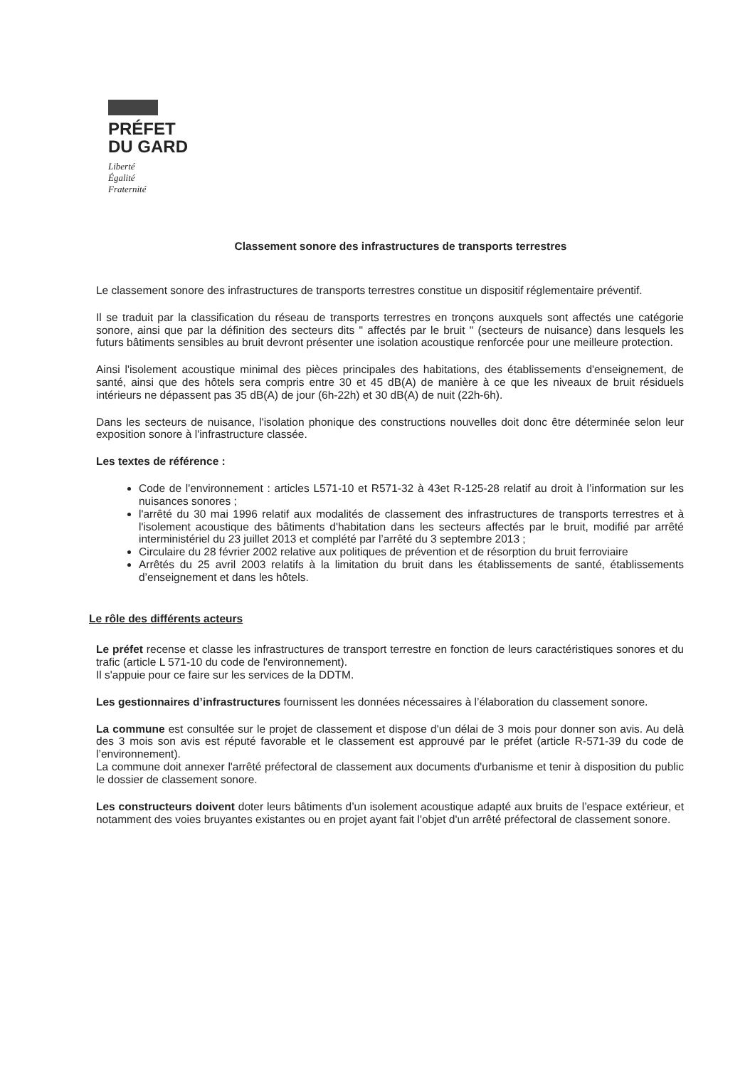PRÉFET
DU GARD
Liberté
Égalité
Fraternité
Classement sonore des infrastructures de transports terrestres
Le classement sonore des infrastructures de transports terrestres constitue un dispositif réglementaire préventif.
Il se traduit par la classification du réseau de transports terrestres en tronçons auxquels sont affectés une catégorie sonore, ainsi que par la définition des secteurs dits " affectés par le bruit " (secteurs de nuisance) dans lesquels les futurs bâtiments sensibles au bruit devront présenter une isolation acoustique renforcée pour une meilleure protection.
Ainsi l'isolement acoustique minimal des pièces principales des habitations, des établissements d'enseignement, de santé, ainsi que des hôtels sera compris entre 30 et 45 dB(A) de manière à ce que les niveaux de bruit résiduels intérieurs ne dépassent pas 35 dB(A) de jour (6h-22h) et 30 dB(A) de nuit (22h-6h).
Dans les secteurs de nuisance, l'isolation phonique des constructions nouvelles doit donc être déterminée selon leur exposition sonore à l'infrastructure classée.
Les textes de référence :
Code de l'environnement : articles L571-10 et R571-32 à 43et R-125-28 relatif au droit à l’information sur les nuisances sonores ;
l'arrêté du 30 mai 1996 relatif aux modalités de classement des infrastructures de transports terrestres et à l'isolement acoustique des bâtiments d'habitation dans les secteurs affectés par le bruit, modifié par arrêté interministériel du 23 juillet 2013 et complété par l’arrêté du 3 septembre 2013 ;
Circulaire du 28 février 2002 relative aux politiques de prévention et de résorption du bruit ferroviaire
Arrêtés du 25 avril 2003 relatifs à la limitation du bruit dans les établissements de santé, établissements d’enseignement et dans les hôtels.
Le rôle des différents acteurs
Le préfet recense et classe les infrastructures de transport terrestre en fonction de leurs caractéristiques sonores et du trafic (article L 571-10 du code de l'environnement).
Il s'appuie pour ce faire sur les services de la DDTM.
Les gestionnaires d’infrastructures fournissent les données nécessaires à l’élaboration du classement sonore.
La commune est consultée sur le projet de classement et dispose d'un délai de 3 mois pour donner son avis. Au delà des 3 mois son avis est réputé favorable et le classement est approuvé par le préfet (article R-571-39 du code de l’environnement).
La commune doit annexer l'arrêté préfectoral de classement aux documents d'urbanisme et tenir à disposition du public le dossier de classement sonore.
Les constructeurs doivent doter leurs bâtiments d’un isolement acoustique adapté aux bruits de l’espace extérieur, et notamment des voies bruyantes existantes ou en projet ayant fait l'objet d'un arrêté préfectoral de classement sonore.